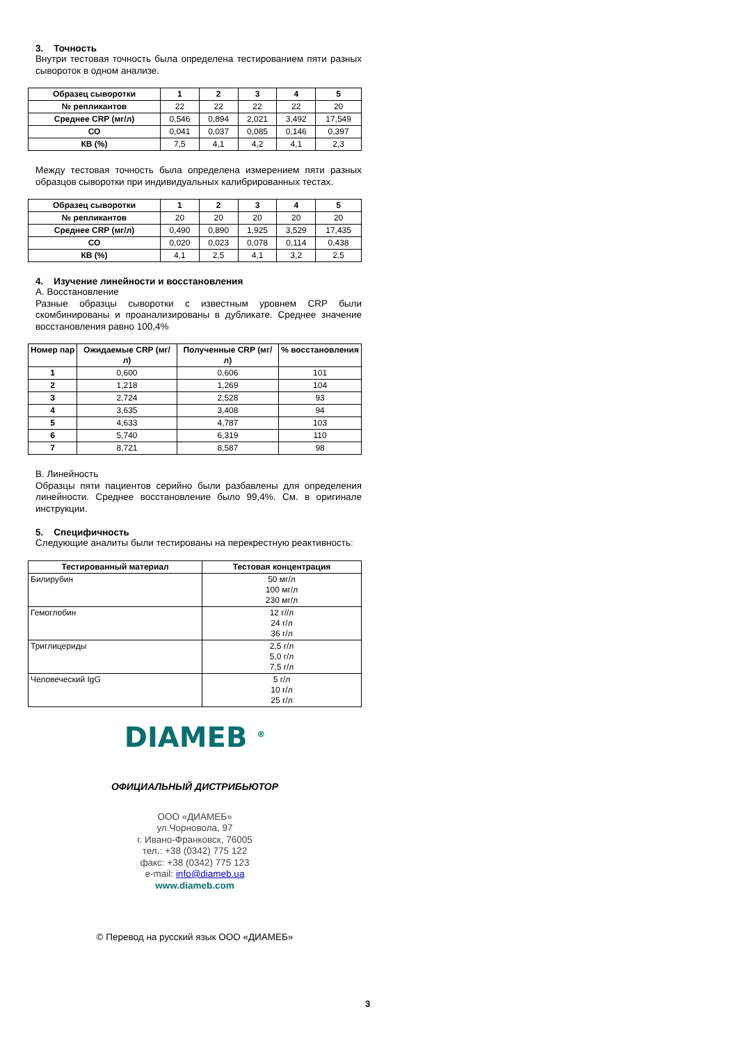3. Точность
Внутри тестовая точность была определена тестированием пяти разных сывороток в одном анализе.
| Образец сыворотки | 1 | 2 | 3 | 4 | 5 |
| --- | --- | --- | --- | --- | --- |
| № репликантов | 22 | 22 | 22 | 22 | 20 |
| Среднее CRP (мг/л) | 0,546 | 0,894 | 2,021 | 3,492 | 17,549 |
| СО | 0,041 | 0,037 | 0,085 | 0,146 | 0,397 |
| КВ (%) | 7,5 | 4,1 | 4,2 | 4,1 | 2,3 |
Между тестовая точность была определена измерением пяти разных образцов сыворотки при индивидуальных калибрированных тестах.
| Образец сыворотки | 1 | 2 | 3 | 4 | 5 |
| --- | --- | --- | --- | --- | --- |
| № репликантов | 20 | 20 | 20 | 20 | 20 |
| Среднее CRP (мг/л) | 0,490 | 0,890 | 1,925 | 3,529 | 17,435 |
| СО | 0,020 | 0,023 | 0,078 | 0,114 | 0,438 |
| КВ (%) | 4,1 | 2,5 | 4,1 | 3,2 | 2,5 |
4. Изучение линейности и восстановления
А. Восстановление
Разные образцы сыворотки с известным уровнем CRP были скомбинированы и проанализированы в дубликате. Среднее значение восстановления равно 100,4%
| Номер пар | Ожидаемые CRP (мг/л) | Полученные CRP (мг/л) | % восстановления |
| --- | --- | --- | --- |
| 1 | 0,600 | 0,606 | 101 |
| 2 | 1,218 | 1,269 | 104 |
| 3 | 2,724 | 2,528 | 93 |
| 4 | 3,635 | 3,408 | 94 |
| 5 | 4,633 | 4,787 | 103 |
| 6 | 5,740 | 6,319 | 110 |
| 7 | 8,721 | 8,587 | 98 |
В. Линейность
Образцы пяти пациентов серийно были разбавлены для определения линейности. Среднее восстановление было 99,4%. См. в оригинале инструкции.
5. Специфичность
Следующие аналиты были тестированы на перекрестную реактивность:
| Тестированный материал | Тестовая концентрация |
| --- | --- |
| Билирубин | 50 мг/л 100 мг/л 230 мг/л |
| Гемоглобин | 12 г//л 24 г/л 36 г/л |
| Триглицериды | 2,5 г/л 5,0 г/л 7,5 г/л |
| Человеческий IgG | 5 г/л 10 г/л 25 г/л |
DIAMEB <sup>®</sup>
ОФИЦИАЛЬНЫЙ ДИСТРИБЬЮТОР
ООО «ДИАМЕБ»
ул.Чорновола, 97
г. Ивано-Франковск, 76005
тел.: +38 (0342) 775 122
факс: +38 (0342) 775 123
e-mail: info@diameb.ua
www.diameb.com
© Перевод на русский язык ООО «ДИАМЕБ»
3